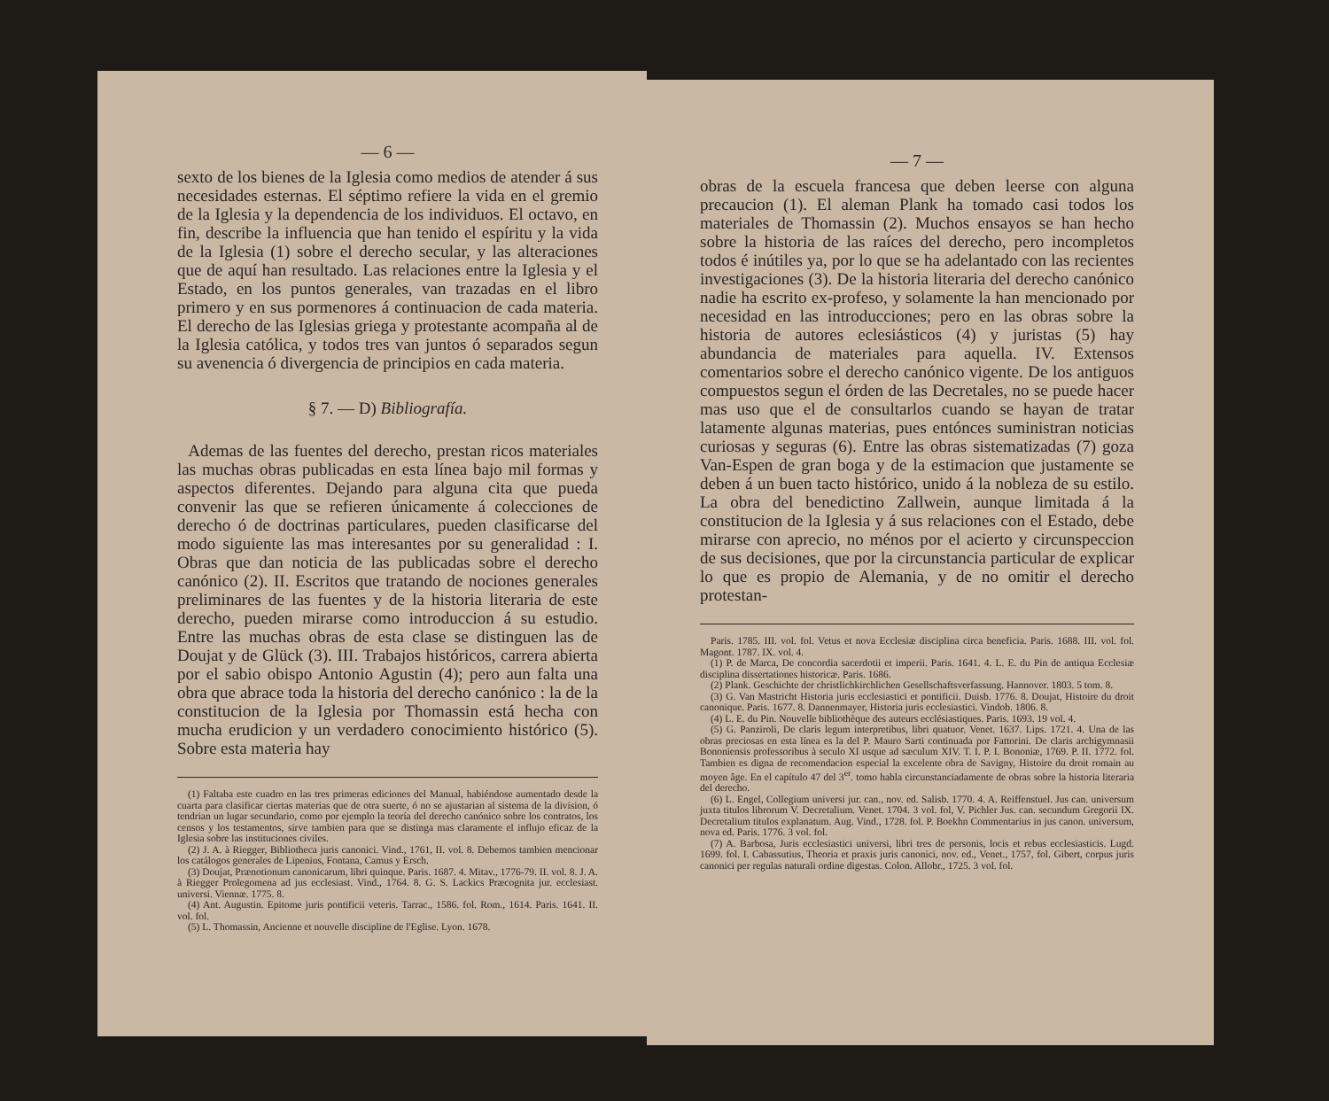— 6 —
sexto de los bienes de la Iglesia como medios de atender á sus necesidades esternas. El séptimo refiere la vida en el gremio de la Iglesia y la dependencia de los individuos. El octavo, en fin, describe la influencia que han tenido el espíritu y la vida de la Iglesia (1) sobre el derecho secular, y las alteraciones que de aquí han resultado. Las relaciones entre la Iglesia y el Estado, en los puntos generales, van trazadas en el libro primero y en sus pormenores á continuacion de cada materia. El derecho de las Iglesias griega y protestante acompaña al de la Iglesia católica, y todos tres van juntos ó separados segun su avenencia ó divergencia de principios en cada materia.
§ 7. — D) Bibliografía.
Ademas de las fuentes del derecho, prestan ricos materiales las muchas obras publicadas en esta línea bajo mil formas y aspectos diferentes. Dejando para alguna cita que pueda convenir las que se refieren únicamente á colecciones de derecho ó de doctrinas particulares, pueden clasificarse del modo siguiente las mas interesantes por su generalidad : I. Obras que dan noticia de las publicadas sobre el derecho canónico (2). II. Escritos que tratando de nociones generales preliminares de las fuentes y de la historia literaria de este derecho, pueden mirarse como introduccion á su estudio. Entre las muchas obras de esta clase se distinguen las de Doujat y de Glück (3). III. Trabajos históricos, carrera abierta por el sabio obispo Antonio Agustin (4); pero aun falta una obra que abrace toda la historia del derecho canónico : la de la constitucion de la Iglesia por Thomassin está hecha con mucha erudicion y un verdadero conocimiento histórico (5). Sobre esta materia hay
(1) Faltaba este cuadro en las tres primeras ediciones del Manual, habiéndose aumentado desde la cuarta para clasificar ciertas materias que de otra suerte, ó no se ajustarian al sistema de la division, ó tendrian un lugar secundario, como por ejemplo la teoría del derecho canónico sobre los contratos, los censos y los testamentos, sirve tambien para que se distinga mas claramente el influjo eficaz de la Iglesia sobre las instituciones civiles.
(2) J. A. à Riegger, Bibliotheca juris canonici. Vind., 1761, II. vol. 8. Debemos tambien mencionar los catálogos generales de Lipenius, Fontana, Camus y Ersch.
(3) Doujat, Prænotionum canonicarum, libri quinque. Paris. 1687. 4. Mitav., 1776-79. II. vol. 8. J. A. à Riegger Prolegomena ad jus ecclesiast. Vind., 1764. 8. G. S. Lackics Præcognita jur. ecclesiast. universi. Viennæ. 1775. 8.
(4) Ant. Augustin. Epitome juris pontificii veteris. Tarrac., 1586. fol. Rom., 1614. Paris. 1641. II. vol. fol.
(5) L. Thomassin, Ancienne et nouvelle discipline de l'Eglise. Lyon. 1678.
— 7 —
obras de la escuela francesa que deben leerse con alguna precaucion (1). El aleman Plank ha tomado casi todos los materiales de Thomassin (2). Muchos ensayos se han hecho sobre la historia de las raíces del derecho, pero incompletos todos é inútiles ya, por lo que se ha adelantado con las recientes investigaciones (3). De la historia literaria del derecho canónico nadie ha escrito ex-profeso, y solamente la han mencionado por necesidad en las introducciones; pero en las obras sobre la historia de autores eclesiásticos (4) y juristas (5) hay abundancia de materiales para aquella. IV. Extensos comentarios sobre el derecho canónico vigente. De los antiguos compuestos segun el órden de las Decretales, no se puede hacer mas uso que el de consultarlos cuando se hayan de tratar latamente algunas materias, pues entónces suministran noticias curiosas y seguras (6). Entre las obras sistematizadas (7) goza Van-Espen de gran boga y de la estimacion que justamente se deben á un buen tacto histórico, unido á la nobleza de su estilo. La obra del benedictino Zallwein, aunque limitada á la constitucion de la Iglesia y á sus relaciones con el Estado, debe mirarse con aprecio, no ménos por el acierto y circunspeccion de sus decisiones, que por la circunstancia particular de explicar lo que es propio de Alemania, y de no omitir el derecho protestan-
Paris. 1785. III. vol. fol. Vetus et nova Ecclesiæ disciplina circa beneficia. Paris. 1688. III. vol. fol. Magont. 1787. IX. vol. 4.
(1) P. de Marca, De concordia sacerdotii et imperii. Paris. 1641. 4. L. E. du Pin de antiqua Ecclesiæ disciplina dissertationes historicæ. Paris. 1686.
(2) Plank. Geschichte der christlichkirchlichen Gesellschaftsverfassung. Hannover. 1803. 5 tom. 8.
(3) G. Van Mastricht Historia juris ecclesiastici et pontificii. Duisb. 1776. 8. Doujat, Histoire du droit canonique. Paris. 1677. 8. Dannenmayer, Historia juris ecclesiastici. Vindob. 1806. 8.
(4) L. E. du Pin. Nouvelle bibliothèque des auteurs ecclésiastiques. Paris. 1693. 19 vol. 4.
(5) G. Panziroli, De claris legum interpretibus, libri quatuor. Venet. 1637. Lips. 1721. 4. Una de las obras preciosas en esta línea es la del P. Mauro Sarti continuada por Fattorini. De claris archigymnasii Bononiensis professoribus à seculo XI usque ad sæculum XIV. T. I. P. I. Bononiæ, 1769. P. II. 1772. fol. Tambien es digna de recomendacion especial la excelente obra de Savigny, Histoire du droit romain au moyen âge. En el capítulo 47 del 3<sup>er</sup>. tomo habla circunstanciadamente de obras sobre la historia literaria del derecho.
(6) L. Engel, Collegium universi jur. can., nov. ed. Salisb. 1770. 4. A. Reiffenstuel. Jus can. universum juxta titulos librorum V. Decretalium. Venet. 1704. 3 vol. fol, V. Pichler Jus. can. secundum Gregorii IX. Decretalium titulos explanatum. Aug. Vind., 1728. fol. P. Boekhn Commentarius in jus canon. universum, nova ed. Paris. 1776. 3 vol. fol.
(7) A. Barbosa, Juris ecclesiastici universi, libri tres de personis, locis et rebus ecclesiasticis. Lugd. 1699. fol. I. Cabassutius, Theoria et praxis juris canonici, nov. ed., Venet., 1757, fol. Gibert, corpus juris canonici per regulas naturali ordine digestas. Colon. Allobr., 1725. 3 vol. fol.